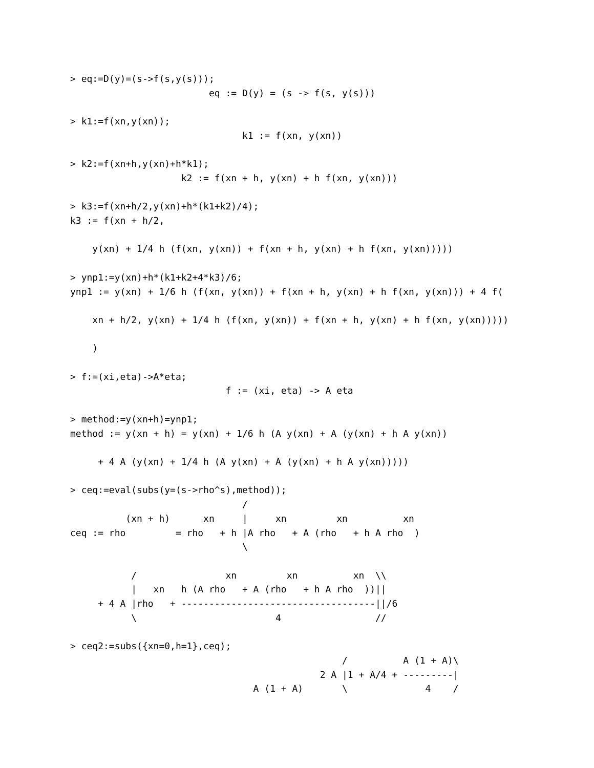> eq:=D(y)=(s->f(s,y(s)));
                         eq := D(y) = (s -> f(s, y(s)))

> k1:=f(xn,y(xn));
                               k1 := f(xn, y(xn))

> k2:=f(xn+h,y(xn)+h*k1);
                    k2 := f(xn + h, y(xn) + h f(xn, y(xn)))

> k3:=f(xn+h/2,y(xn)+h*(k1+k2)/4);
k3 := f(xn + h/2,

    y(xn) + 1/4 h (f(xn, y(xn)) + f(xn + h, y(xn) + h f(xn, y(xn)))))

> ynp1:=y(xn)+h*(k1+k2+4*k3)/6;
ynp1 := y(xn) + 1/6 h (f(xn, y(xn)) + f(xn + h, y(xn) + h f(xn, y(xn))) + 4 f(

    xn + h/2, y(xn) + 1/4 h (f(xn, y(xn)) + f(xn + h, y(xn) + h f(xn, y(xn)))))

    )

> f:=(xi,eta)->A*eta;
                            f := (xi, eta) -> A eta

> method:=y(xn+h)=ynp1;
method := y(xn + h) = y(xn) + 1/6 h (A y(xn) + A (y(xn) + h A y(xn))

     + 4 A (y(xn) + 1/4 h (A y(xn) + A (y(xn) + h A y(xn)))))

> ceq:=eval(subs(y=(s->rho^s),method));
                               /
          (xn + h)      xn     |     xn         xn          xn
ceq := rho         = rho   + h |A rho   + A (rho   + h A rho  )
                               \

           /                xn         xn          xn  \\
           |   xn   h (A rho   + A (rho   + h A rho  ))||
     + 4 A |rho   + -----------------------------------||/6
           \                         4                 //

> ceq2:=subs({xn=0,h=1},ceq);
                                                 /          A (1 + A)\
                                             2 A |1 + A/4 + ---------|
                                 A (1 + A)       \              4    /